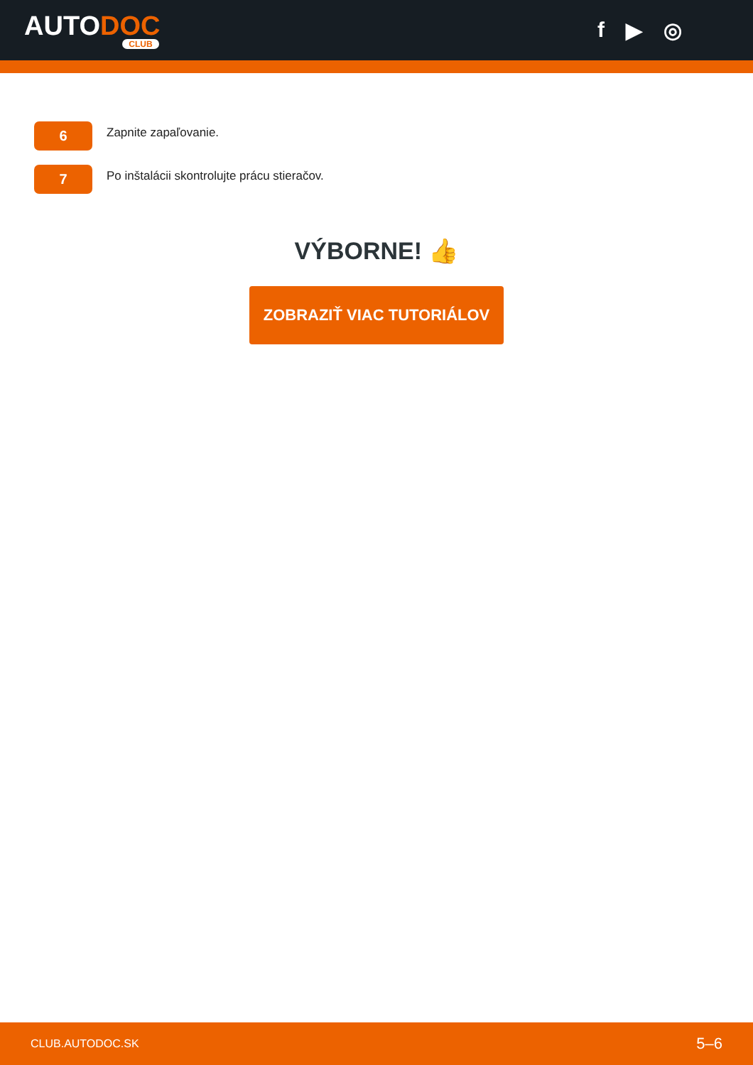AUTODOC
CLUB
f ▶ ◎
6
Zapnite zapaľovanie.
7
Po inštalácii skontrolujte prácu stieračov.
VÝBORNE! 👍
ZOBRAZIŤ VIAC TUTORIÁLOV
CLUB.AUTODOC.SK 5–6